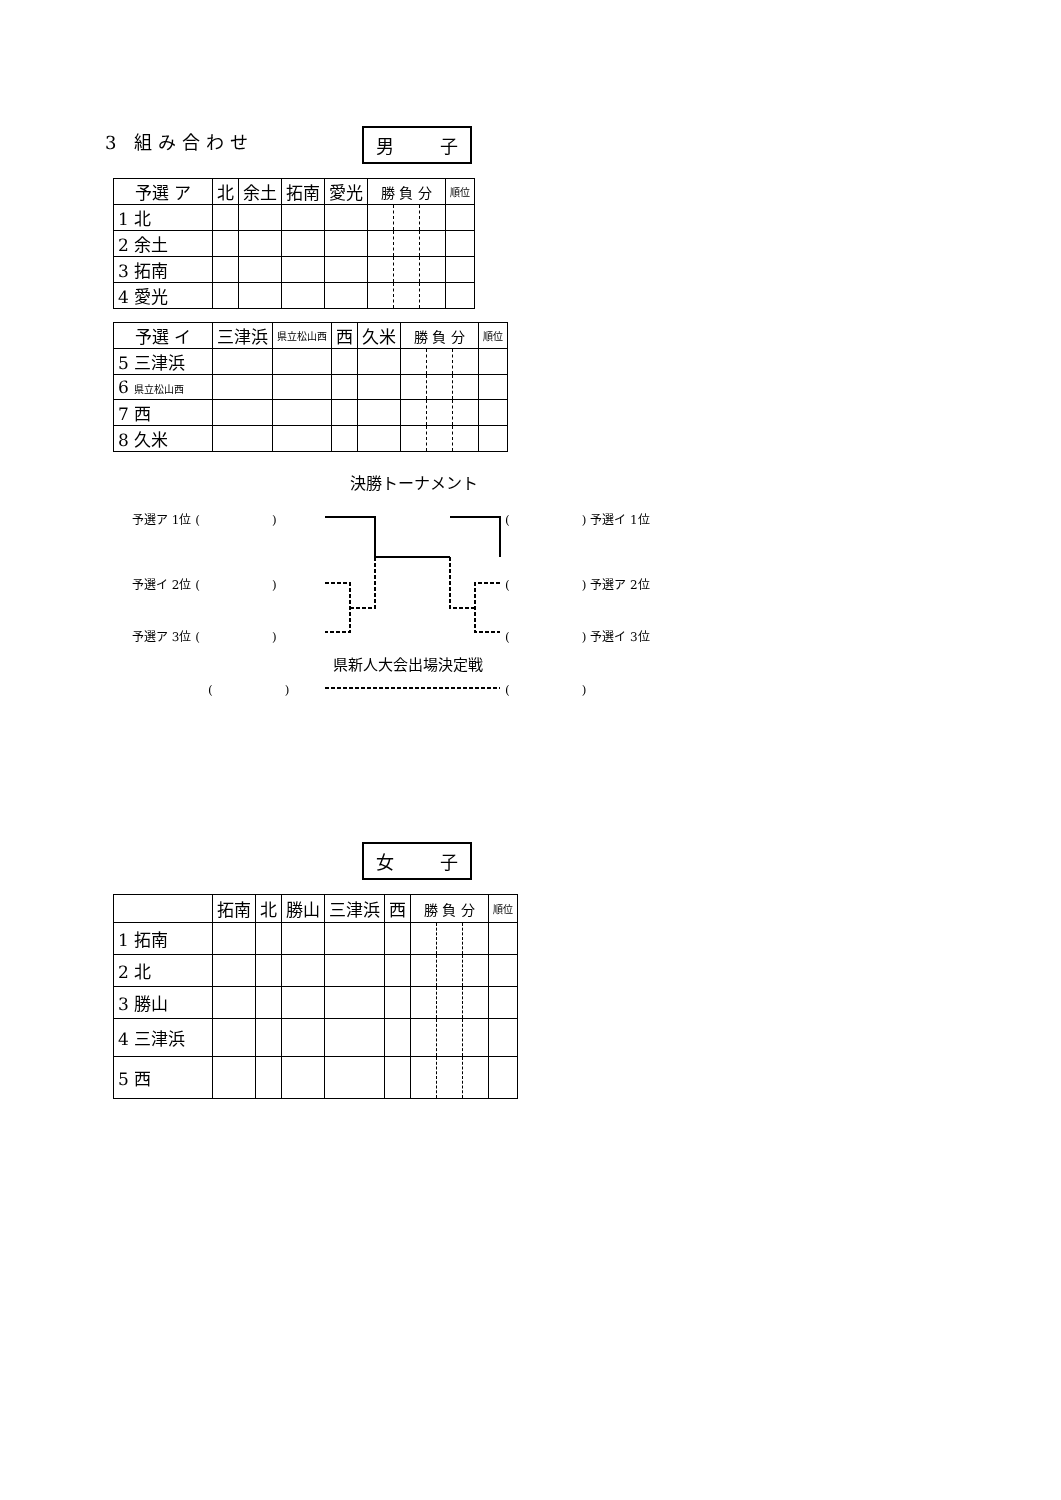3 組み合わせ 男 子
| 予選 ア | 北 | 余土 | 拓南 | 愛光 | 勝 負 分 | | | 順位 |
| --- | --- | --- | --- | --- | --- | --- | --- | --- |
| 1 北 | | | | | | | | |
| 2 余土 | | | | | | | | |
| 3 拓南 | | | | | | | | |
| 4 愛光 | | | | | | | | |
| 予選 イ | 三津浜 | 県立松山西 | 西 | 久米 | 勝 負 分 | | | 順位 |
| --- | --- | --- | --- | --- | --- | --- | --- | --- |
| 5 三津浜 | | | | | | | | |
| 6 県立松山西 | | | | | | | | |
| 7 西 | | | | | | | | |
| 8 久米 | | | | | | | | |
決勝トーナメント
予選ア 1位 (　　　　　　) (　　　　　　) 予選イ 1位
予選イ 2位 (　　　　　　) (　　　　　　) 予選ア 2位
予選ア 3位 (　　　　　　) (　　　　　　) 予選イ 3位
県新人大会出場決定戦
(　　　　　　) (　　　　　　)
女 子
| | 拓南 | 北 | 勝山 | 三津浜 | 西 | 勝 負 分 | | | 順位 |
| --- | --- | --- | --- | --- | --- | --- | --- | --- | --- |
| 1 拓南 | | | | | | | | | |
| 2 北 | | | | | | | | | |
| 3 勝山 | | | | | | | | | |
| 4 三津浜 | | | | | | | | | |
| 5 西 | | | | | | | | | |